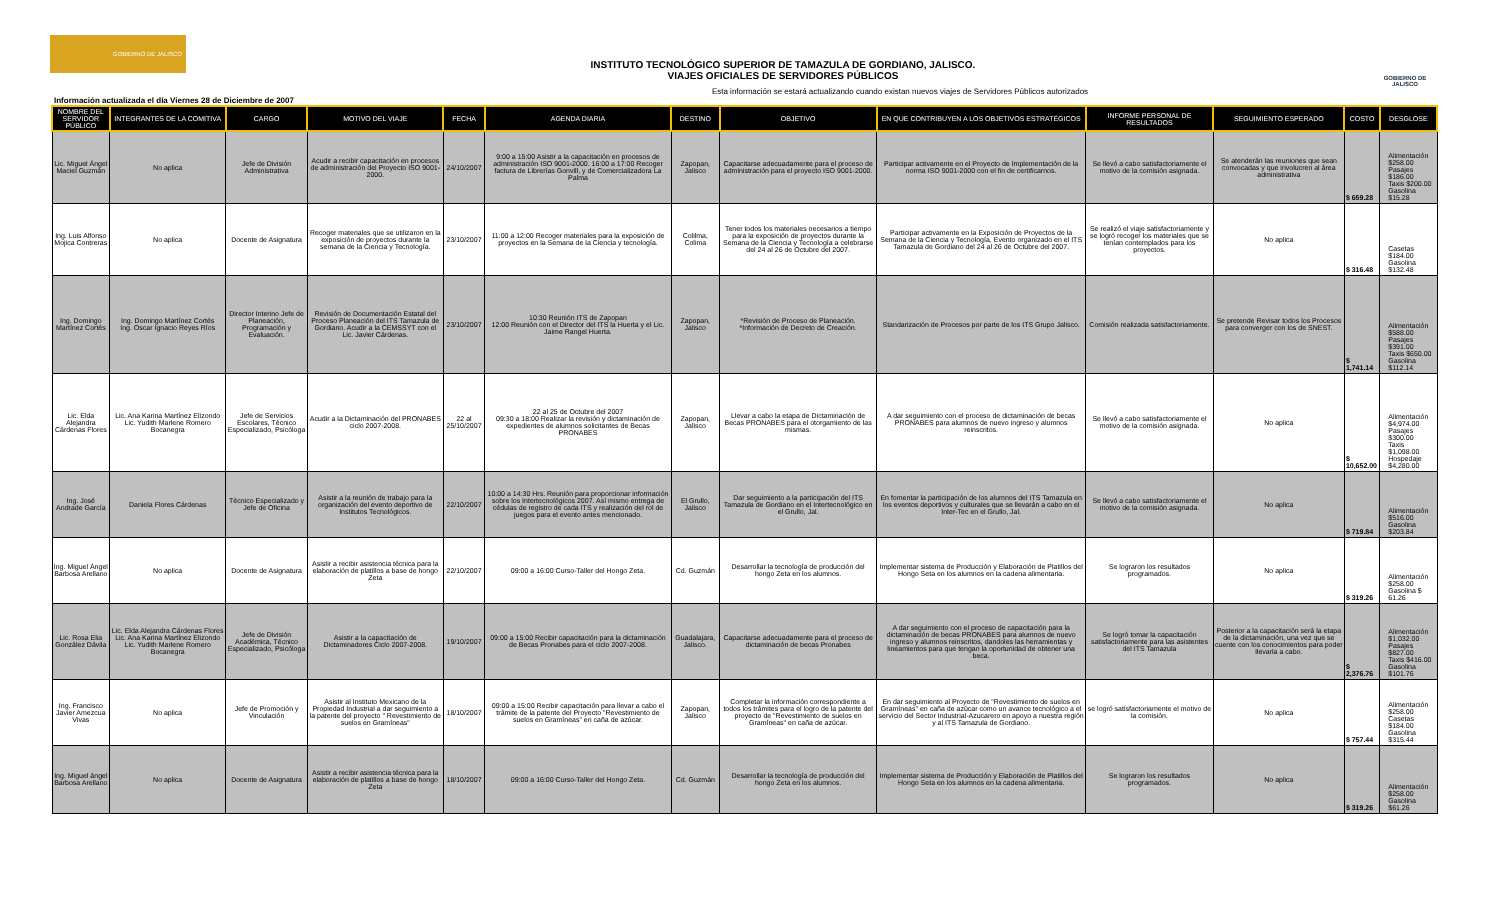GOBIERNO DE JALISCO
INSTITUTO TECNOLÓGICO SUPERIOR DE TAMAZULA DE GORDIANO, JALISCO.
VIAJES OFICIALES DE SERVIDORES PÚBLICOS
GOBIERNO DE JALISCO
Esta información se estará actualizando cuando existan nuevos viajes de Servidores Públicos autorizados
Información actualizada el día Viernes 28 de Diciembre de 2007
| NOMBRE DEL SERVIDOR PÚBLICO | INTEGRANTES DE LA COMITIVA | CARGO | MOTIVO DEL VIAJE | FECHA | AGENDA DIARIA | DESTINO | OBJETIVO | EN QUE CONTRIBUYEN A LOS OBJETIVOS ESTRATÉGICOS | INFORME PERSONAL DE RESULTADOS | SEGUIMIENTO ESPERADO | COSTO | DESGLOSE |
| --- | --- | --- | --- | --- | --- | --- | --- | --- | --- | --- | --- | --- |
| Lic. Miguel Ángel Maciel Guzmán | No aplica | Jefe de División Administrativa | Acudir a recibir capacitación en procesos de administración del Proyecto ISO 9001-2000. | 24/10/2007 | 9:00 a 15:00 Asistir a la capacitación en procesos de administración ISO 9001-2000. 16:00 a 17:00 Recoger factura de Librerías Gonvill, y de Comercializadora La Palma | Zapopan, Jalisco | Capacitarse adecuadamente para el proceso de administración para el proyecto ISO 9001-2000. | Participar activamente en el Proyecto de Implementación de la norma ISO 9001-2000 con el fin de certificarnos. | Se llevó a cabo satisfactoriamente el motivo de la comisión asignada. | Se atenderán las reuniones que sean convocadas y que involucren al área administrativa | $ 659.28 | Alimentación $258.00 Pasajes $186.00 Taxis $200.00 Gasolina $15.28 |
| Ing. Luis Alfonso Mojica Contreras | No aplica | Docente de Asignatura | Recoger materiales que se utilizaron en la exposición de proyectos durante la semana de la Ciencia y Tecnología. | 23/10/2007 | 11:00 a 12:00 Recoger materiales para la exposición de proyectos en la Semana de la Ciencia y tecnología. | Colilma, Colima | Tener todos los materiales necesarios a tiempo para la exposición de proyectos durante la Semana de la Ciencia y Tecnología a celebrarse del 24 al 26 de Octubre del 2007. | Participar activamente en la Exposición de Proyectos de la Semana de la Ciencia y Tecnología, Evento organizado en el ITS Tamazula de Gordiano del 24 al 26 de Octubre del 2007. | Se realizó el viaje satisfactoriamente y se logró recoger los materiales que se tenían contemplados para los proyectos. | No aplica | $ 316.48 | Casetas $184.00 Gasolina $132.48 |
| Ing. Domingo Martínez Cortés | Ing. Domingo Martínez Cortés Ing. Oscar Ignacio Reyes Ríos | Director Interino Jefe de Planeación, Programación y Evaluación. | Revisión de Documentación Estatal del Proceso Planeación del ITS Tamazula de Gordiano. Acudir a la CEMSSYT con el Lic. Javier Cárdenas. | 23/10/2007 | 10:30 Reunión ITS de Zapopan 12:00 Reunión con el Director del ITS la Huerta y el Lic. Jaime Rangel Huerta. | Zapopan, Jalisco | *Revisión de Proceso de Planeación. *Información de Decreto de Creación. | Standarización de Procesos por parte de los ITS Grupo Jalisco. | Comisión realizada satisfactoriamente. | Se pretende Revisar todos los Procesos para converger con los de SNEST. | $ 1,741.14 | Alimentación $588.00 Pasajes $391.00 Taxis $650.00 Gasolina $112.14 |
| Lic. Elda Alejandra Cárdenas Flores | Lic. Ana Karina Martínez Elizondo Lic. Yudith Marlene Romero Bocanegra | Jefe de Servicios Escolares, Técnico Especializado, Psicóloga | Acudir a la Dictaminación del PRONABES ciclo 2007-2008. | 22 al 25/10/2007 | 22 al 25 de Octubre del 2007 09:30 a 18:00 Realizar la revisión y dictaminación de expedientes de alumnos solicitantes de Becas PRONABES | Zapopan, Jalisco | Llevar a cabo la etapa de Dictaminación de Becas PRONABES para el otorgamiento de las mismas. | A dar seguimiento con el proceso de dictaminación de becas PRONABES para alumnos de nuevo ingreso y alumnos reinscritos. | Se llevó a cabo satisfactoriamente el motivo de la comisión asignada. | No aplica | $ 10,652.00 | Alimentación $4,974.00 Pasajes $300.00 Taxis $1,098.00 Hospedaje $4,280.00 |
| Ing. José Andrade García | Daniela Flores Cárdenas | Técnico Especializado y Jefe de Oficina | Asistir a la reunión de trabajo para la organización del evento deportivo de Institutos Tecnológicos. | 22/10/2007 | 10:00 a 14:30 Hrs. Reunión para proporcionar información sobre los Intertecnológicos 2007. Así mismo entrega de cédulas de registro de cada ITS y realización del rol de juegos para el evento antes mencionado. | El Grullo, Jalisco | Dar seguimiento a la participación del ITS Tamazula de Gordiano en el Intertecnológico en el Grullo, Jal. | En fomentar la participación de los alumnos del ITS Tamazula en los eventos deportivos y culturales que se llevarán a cabo en el Inter-Tec en el Grullo, Jal. | Se llevó a cabo satisfactoriamente el motivo de la comisión asignada. | No aplica | $ 719.84 | Alimentación $516.00 Gasolina $203.84 |
| Ing. Miguel Ángel Barbosa Arellano | No aplica | Docente de Asignatura | Asistir a recibir asistencia técnica para la elaboración de platillos a base de hongo Zeta | 22/10/2007 | 09:00 a 16:00 Curso-Taller del Hongo Zeta. | Cd. Guzmán | Desarrollar la tecnología de producción del hongo Zeta en los alumnos. | Implementar sistema de Producción y Elaboración de Platillos del Hongo Seta en los alumnos en la cadena alimentaria. | Se lograron los resultados programados. | No aplica | $ 319.26 | Alimentación $258.00 Gasolina $ 61.26 |
| Lic. Rosa Elia González Dávila | Lic. Elda Alejandra Cárdenas Flores Lic. Ana Karina Martínez Elizondo Lic. Yudith Marlene Romero Bocanegra | Jefe de División Académica, Técnico Especializado, Psicóloga | Asistir a la capacitación de Dictaminadores Ciclo 2007-2008. | 19/10/2007 | 09:00 a 15:00 Recibir capacitación para la dictaminación de Becas Pronabes para el ciclo 2007-2008. | Guadalajara, Jalisco. | Capacitarse adecuadamente para el proceso de dictaminación de becas Pronabes | A dar seguimiento con el proceso de capacitación para la dictaminación de becas PRONABES para alumnos de nuevo ingreso y alumnos reinscritos, dandoles las herramientas y lineamientos para que tengan la oportunidad de obtener una beca. | Se logró tomar la capacitación satisfactoriamente para las asistentes del ITS Tamazula | Posterior a la capacitación será la etapa de la dictaminación, una vez que se cuente con los conocimientos para poder llevarla a cabo. | $ 2,376.76 | Alimentación $1,032.00 Pasajes $827.00 Taxis $416.00 Gasolina $101.76 |
| Ing. Francisco Javier Amezcua Vivas | No aplica | Jefe de Promoción y Vinculación | Asistir al Instituto Mexicano de la Propiedad Industrial a dar seguimiento a la patente del proyecto " Revestimiento de suelos en Gramíneas" | 18/10/2007 | 09:00 a 15:00 Recibir capacitación para llevar a cabo el trámite de la patente del Proyecto "Revestimiento de suelos en Gramíneas" en caña de azúcar. | Zapopan, Jalisco | Completar la información correspondiente a todos los trámites para el logro de la patente del proyecto de "Revestimiento de suelos en Gramíneas" en caña de azúcar. | En dar seguimiento al Proyecto de "Revestimiento de suelos en Gramíneas" en caña de azúcar como un avance tecnológico a el servicio del Sector Industrial-Azucarero en apoyo a nuestra región y al ITS Tamazula de Gordiano. | se logró satisfactoriamente el motivo de la comisión. | No aplica | $ 757.44 | Alimentación $258.00 Casetas $184.00 Gasolina $315.44 |
| Ing. Miguel ángel Barbosa Arellano | No aplica | Docente de Asignatura | Asistir a recibir asistencia técnica para la elaboración de platillos a base de hongo Zeta | 18/10/2007 | 09:00 a 16:00 Curso-Taller del Hongo Zeta. | Cd. Guzmán | Desarrollar la tecnología de producción del hongo Zeta en los alumnos. | Implementar sistema de Producción y Elaboración de Platillos del Hongo Seta en los alumnos en la cadena alimentaria. | Se lograron los resultados programados. | No aplica | $ 319.26 | Alimentación $258.00 Gasolina $61.26 |